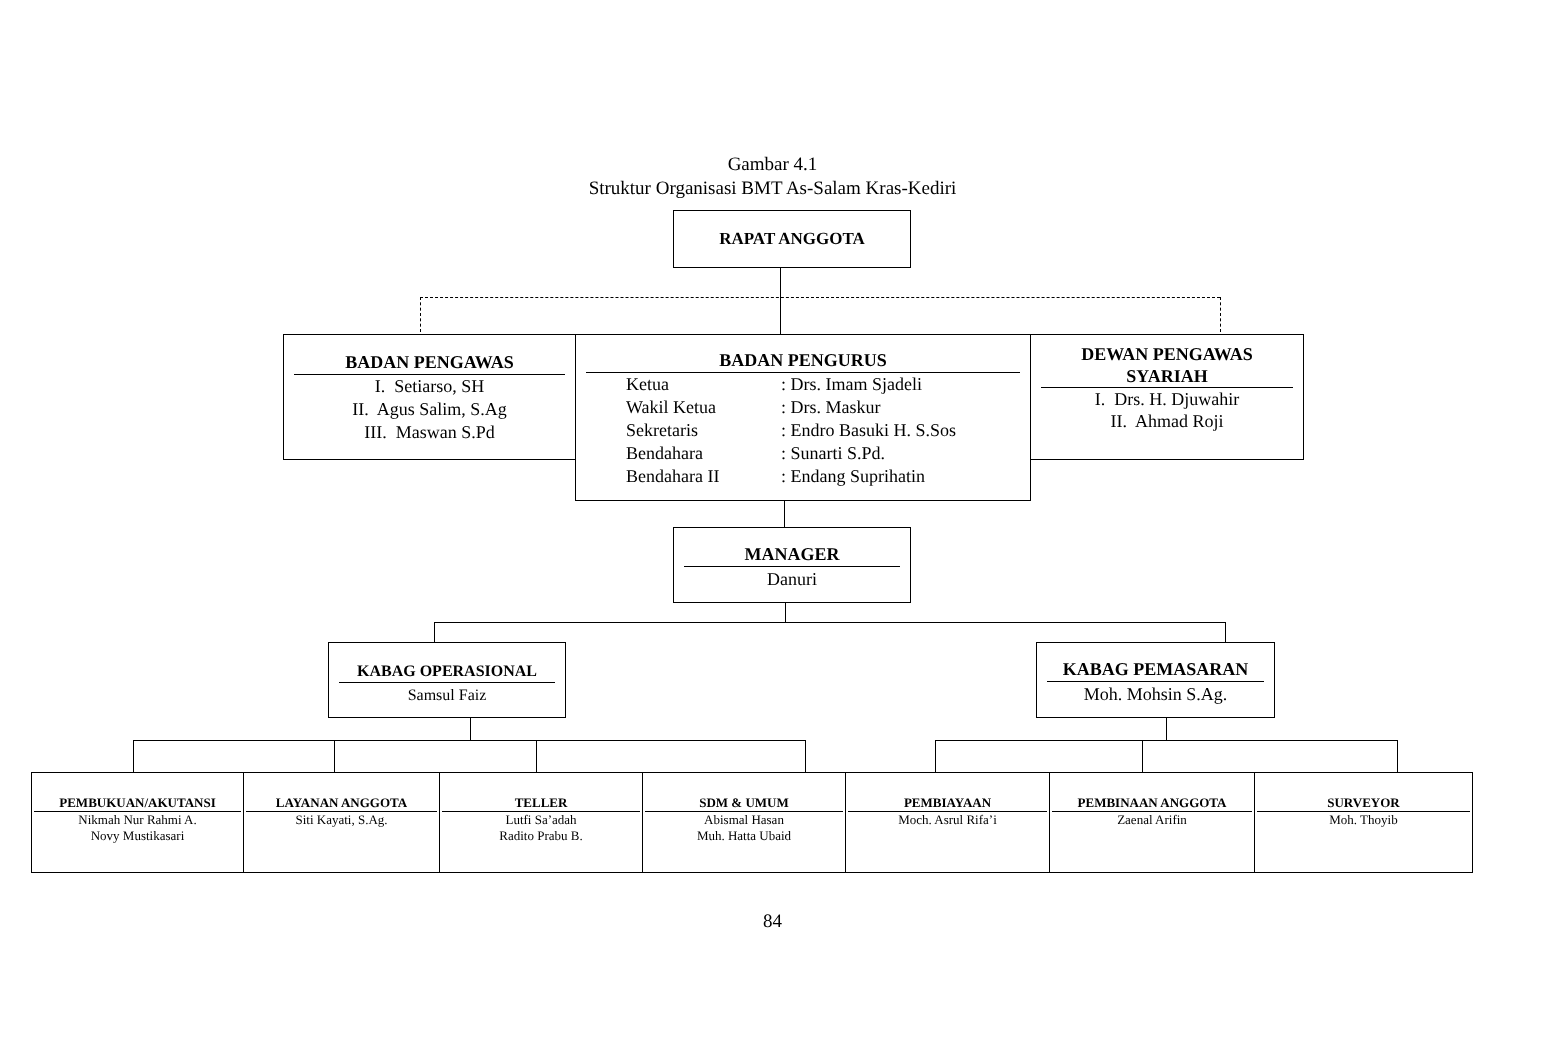Gambar 4.1
Struktur Organisasi BMT As-Salam Kras-Kediri
RAPAT ANGGOTA
BADAN PENGAWAS
I. Setiarso, SH
II. Agus Salim, S.Ag
III. Maswan S.Pd
DEWAN PENGAWAS SYARIAH
I. Drs. H. Djuwahir
II. Ahmad Roji
BADAN PENGURUS
Ketua: Drs. Imam Sjadeli
Wakil Ketua: Drs. Maskur
Sekretaris: Endro Basuki H. S.Sos
Bendahara: Sunarti S.Pd.
Bendahara II: Endang Suprihatin
MANAGER
Danuri
KABAG OPERASIONAL
Samsul Faiz
KABAG PEMASARAN
Moh. Mohsin S.Ag.
PEMBUKUAN/AKUTANSI
Nikmah Nur Rahmi A.
Novy Mustikasari
LAYANAN ANGGOTA
Siti Kayati, S.Ag.
TELLER
Lutfi Sa’adah
Radito Prabu B.
SDM & UMUM
Abismal Hasan
Muh. Hatta Ubaid
PEMBIAYAAN
Moch. Asrul Rifa’i
PEMBINAAN ANGGOTA
Zaenal Arifin
SURVEYOR
Moh. Thoyib
84